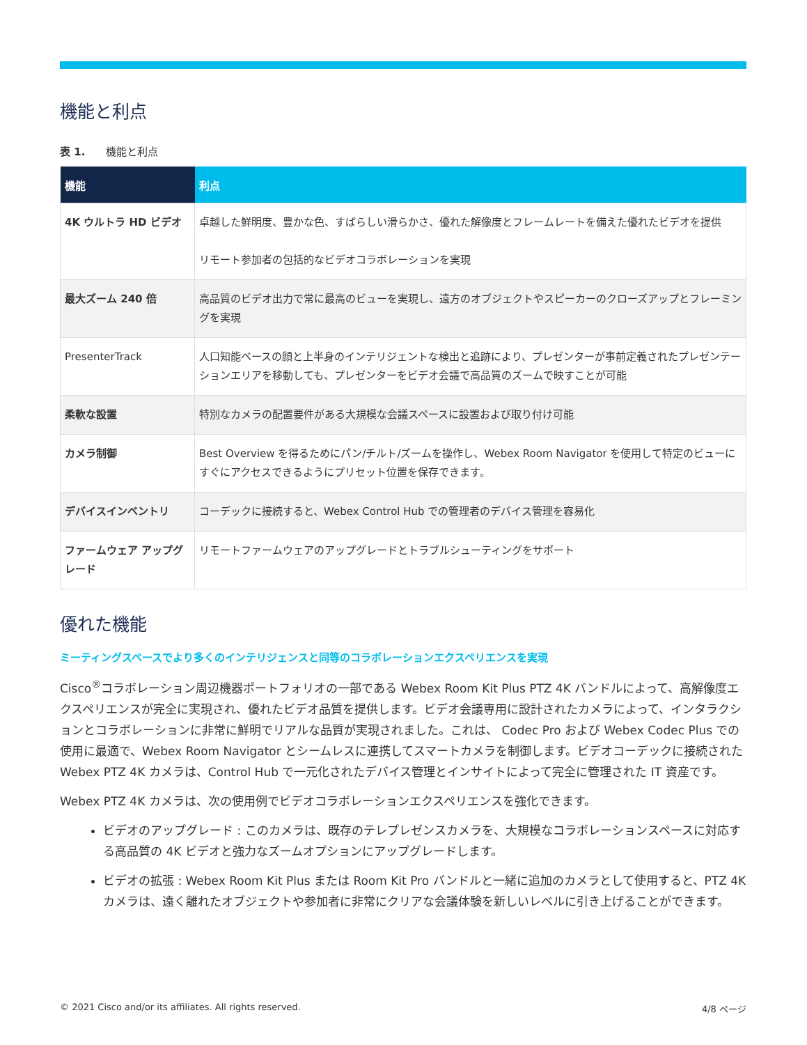機能と利点
表 1.　　機能と利点
| 機能 | 利点 |
| --- | --- |
| 4K ウルトラ HD ビデオ | 卓越した鮮明度、豊かな色、すばらしい滑らかさ、優れた解像度とフレームレートを備えた優れたビデオを提供 リモート参加者の包括的なビデオコラボレーションを実現 |
| 最大ズーム 240 倍 | 高品質のビデオ出力で常に最高のビューを実現し、遠方のオブジェクトやスピーカーのクローズアップとフレーミングを実現 |
| PresenterTrack | 人口知能ベースの顔と上半身のインテリジェントな検出と追跡により、プレゼンターが事前定義されたプレゼンテーションエリアを移動しても、プレゼンターをビデオ会議で高品質のズームで映すことが可能 |
| 柔軟な設置 | 特別なカメラの配置要件がある大規模な会議スペースに設置および取り付け可能 |
| カメラ制御 | Best Overview を得るためにパン/チルト/ズームを操作し、Webex Room Navigator を使用して特定のビューにすぐにアクセスできるようにプリセット位置を保存できます。 |
| デバイスインベントリ | コーデックに接続すると、Webex Control Hub での管理者のデバイス管理を容易化 |
| ファームウェア アップグレード | リモートファームウェアのアップグレードとトラブルシューティングをサポート |
優れた機能
ミーティングスペースでより多くのインテリジェンスと同等のコラボレーションエクスペリエンスを実現
Cisco<sup>®</sup>コラボレーション周辺機器ポートフォリオの一部である Webex Room Kit Plus PTZ 4K バンドルによって、高解像度エクスペリエンスが完全に実現され、優れたビデオ品質を提供します。ビデオ会議専用に設計されたカメラによって、インタラクションとコラボレーションに非常に鮮明でリアルな品質が実現されました。これは、 Codec Pro および Webex Codec Plus での使用に最適で、Webex Room Navigator とシームレスに連携してスマートカメラを制御します。ビデオコーデックに接続された Webex PTZ 4K カメラは、Control Hub で一元化されたデバイス管理とインサイトによって完全に管理された IT 資産です。
Webex PTZ 4K カメラは、次の使用例でビデオコラボレーションエクスペリエンスを強化できます。
ビデオのアップグレード : このカメラは、既存のテレプレゼンスカメラを、大規模なコラボレーションスペースに対応する高品質の 4K ビデオと強力なズームオプションにアップグレードします。
ビデオの拡張 : Webex Room Kit Plus または Room Kit Pro バンドルと一緒に追加のカメラとして使用すると、PTZ 4K カメラは、遠く離れたオブジェクトや参加者に非常にクリアな会議体験を新しいレベルに引き上げることができます。
© 2021 Cisco and/or its affiliates. All rights reserved. 4/8 ページ